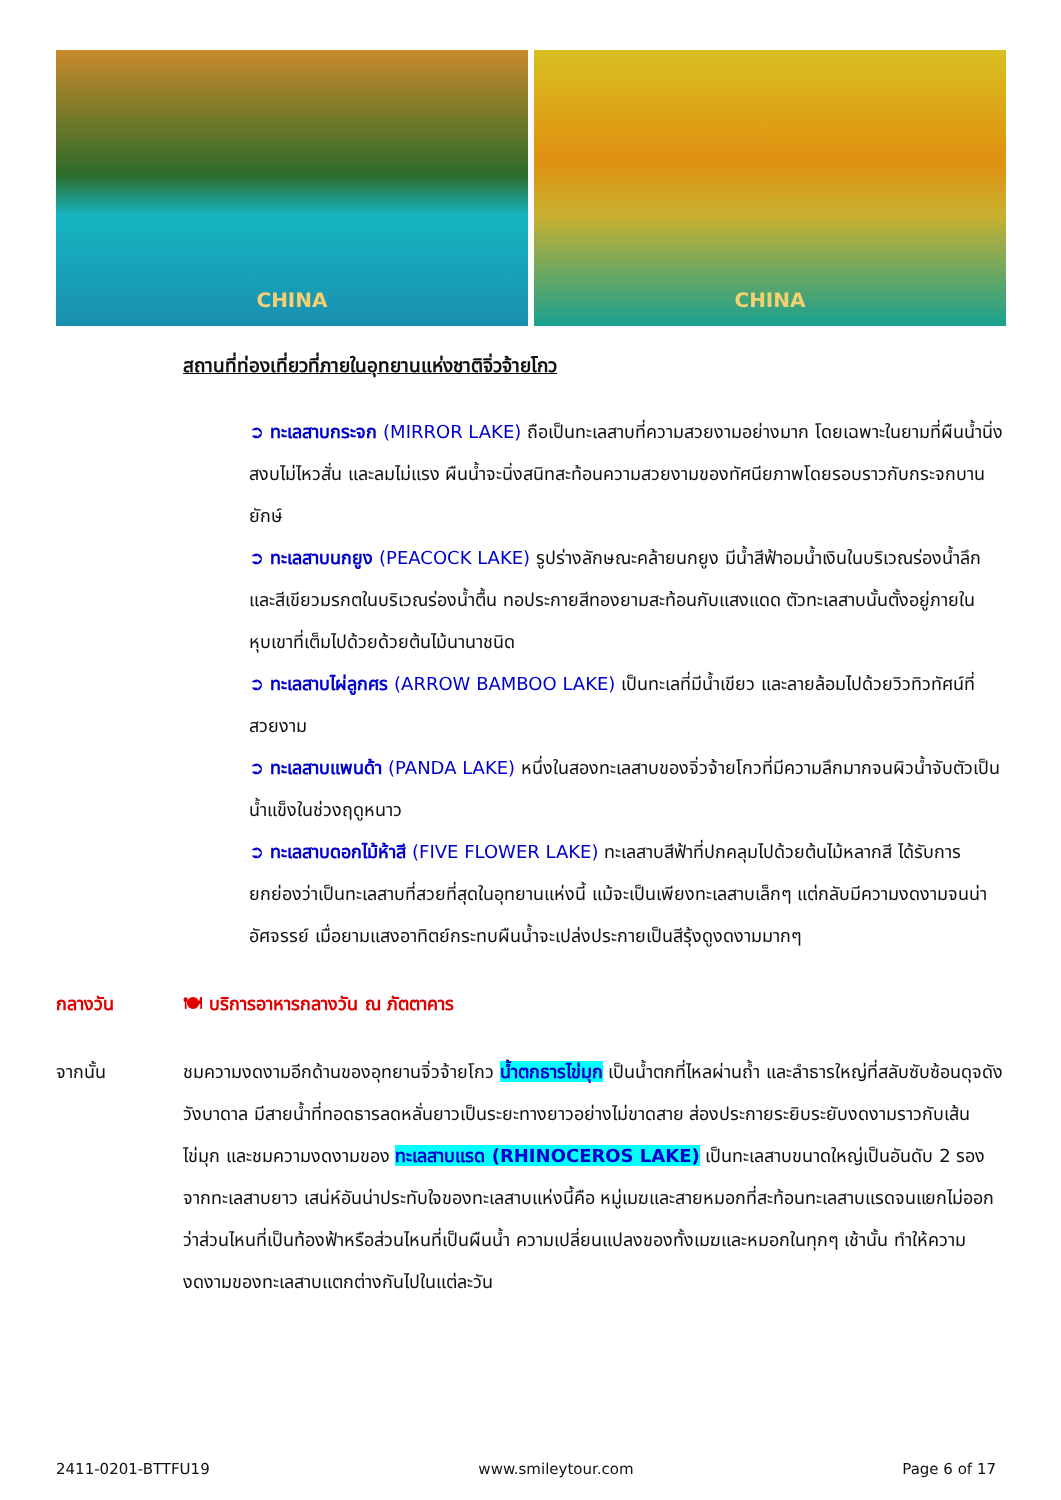CHINA CHINA
สถานที่ท่องเที่ยวที่ภายในอุทยานแห่งชาติจิ่วจ้ายโกว
➲ ทะเลสาบกระจก (MIRROR LAKE) ถือเป็นทะเลสาบที่ความสวยงามอย่างมาก โดยเฉพาะในยามที่ผืนน้ำนิ่งสงบไม่ไหวสั่น และลมไม่แรง ผืนน้ำจะนิ่งสนิทสะท้อนความสวยงามของทัศนียภาพโดยรอบราวกับกระจกบานยักษ์
➲ ทะเลสาบนกยูง (PEACOCK LAKE) รูปร่างลักษณะคล้ายนกยูง มีน้ำสีฟ้าอมน้ำเงินในบริเวณร่องน้ำลึก และสีเขียวมรกตในบริเวณร่องน้ำตื้น ทอประกายสีทองยามสะท้อนกับแสงแดด ตัวทะเลสาบนั้นตั้งอยู่ภายในหุบเขาที่เต็มไปด้วยด้วยต้นไม้นานาชนิด
➲ ทะเลสาบไผ่ลูกศร (ARROW BAMBOO LAKE) เป็นทะเลที่มีน้ำเขียว และลายล้อมไปด้วยวิวทิวทัศน์ที่สวยงาม
➲ ทะเลสาบแพนด้า (PANDA LAKE) หนึ่งในสองทะเลสาบของจิ่วจ้ายโกวที่มีความลึกมากจนผิวน้ำจับตัวเป็นน้ำแข็งในช่วงฤดูหนาว
➲ ทะเลสาบดอกไม้ห้าสี (FIVE FLOWER LAKE) ทะเลสาบสีฟ้าที่ปกคลุมไปด้วยต้นไม้หลากสี ได้รับการยกย่องว่าเป็นทะเลสาบที่สวยที่สุดในอุทยานแห่งนี้ แม้จะเป็นเพียงทะเลสาบเล็กๆ แต่กลับมีความงดงามจนน่าอัศจรรย์ เมื่อยามแสงอาทิตย์กระทบผืนน้ำจะเปล่งประกายเป็นสีรุ้งดูงดงามมากๆ
กลางวัน 🍽 บริการอาหารกลางวัน ณ ภัตตาคาร
จากนั้น ชมความงดงามอีกด้านของอุทยานจิ่วจ้ายโกว น้ำตกธารไข่มุก เป็นน้ำตกที่ไหลผ่านถ้ำ และลำธารใหญ่ที่สลับซับซ้อนดุจดังวังบาดาล มีสายน้ำที่ทอดธารลดหลั่นยาวเป็นระยะทางยาวอย่างไม่ขาดสาย ส่องประกายระยิบระยับงดงามราวกับเส้นไข่มุก และชมความงดงามของ ทะเลสาบแรด (RHINOCEROS LAKE) เป็นทะเลสาบขนาดใหญ่เป็นอันดับ 2 รองจากทะเลสาบยาว เสน่ห์อันน่าประทับใจของทะเลสาบแห่งนี้คือ หมู่เมฆและสายหมอกที่สะท้อนทะเลสาบแรดจนแยกไม่ออกว่าส่วนไหนที่เป็นท้องฟ้าหรือส่วนไหนที่เป็นผืนน้ำ ความเปลี่ยนแปลงของทั้งเมฆและหมอกในทุกๆ เช้านั้น ทำให้ความงดงามของทะเลสาบแตกต่างกันไปในแต่ละวัน
2411-0201-BTTFU19 www.smileytour.com Page 6 of 17